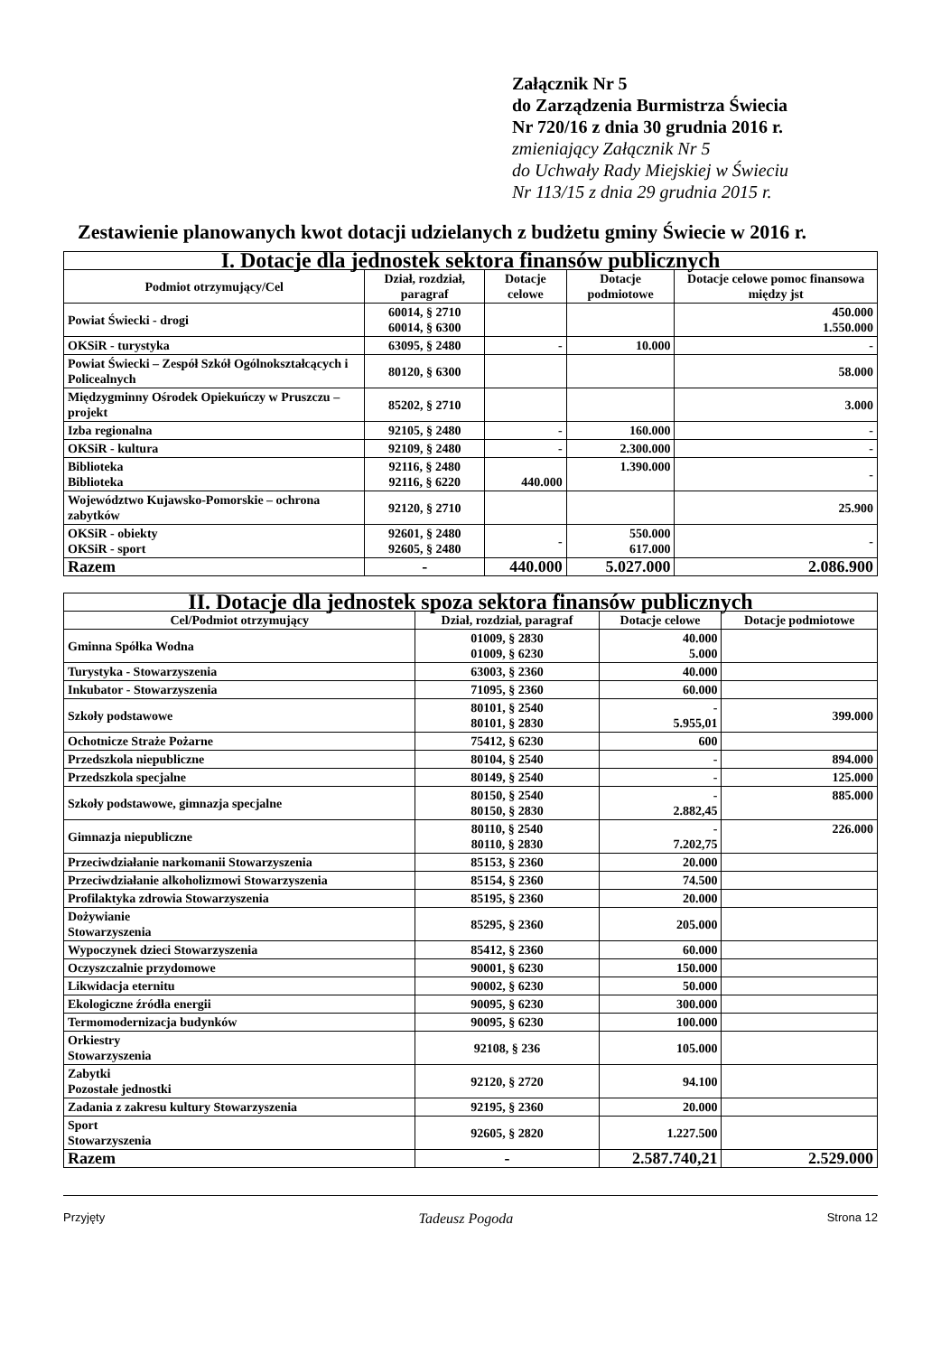Załącznik Nr 5
do Zarządzenia Burmistrza Świecia
Nr 720/16 z dnia 30 grudnia 2016 r.
zmieniający Załącznik Nr 5
do Uchwały Rady Miejskiej w Świeciu
Nr 113/15 z dnia 29 grudnia 2015 r.
Zestawienie planowanych kwot dotacji udzielanych z budżetu gminy Świecie w 2016 r.
| I. Dotacje dla jednostek sektora finansów publicznych | | | | |
| --- | --- | --- | --- | --- |
| Podmiot otrzymujący/Cel | Dział, rozdział, paragraf | Dotacje celowe | Dotacje podmiotowe | Dotacje celowe pomoc finansowa między jst |
| Powiat Świecki - drogi | 60014, § 2710 60014, § 6300 | | | 450.000 1.550.000 |
| OKSiR - turystyka | 63095, § 2480 | - | 10.000 | - |
| Powiat Świecki – Zespół Szkół Ogólnokształcących i Policealnych | 80120, § 6300 | | | 58.000 |
| Międzygminny Ośrodek Opiekuńczy w Pruszczu – projekt | 85202, § 2710 | | | 3.000 |
| Izba regionalna | 92105, § 2480 | - | 160.000 | - |
| OKSiR - kultura | 92109, § 2480 | - | 2.300.000 | - |
| Biblioteka Biblioteka | 92116, § 2480 92116, § 6220 | 440.000 | 1.390.000 | - |
| Województwo Kujawsko-Pomorskie – ochrona zabytków | 92120, § 2710 | | | 25.900 |
| OKSiR - obiekty OKSiR - sport | 92601, § 2480 92605, § 2480 | - | 550.000 617.000 | - |
| Razem | - | 440.000 | 5.027.000 | 2.086.900 |
| II. Dotacje dla jednostek spoza sektora finansów publicznych | | | |
| --- | --- | --- | --- |
| Cel/Podmiot otrzymujący | Dział, rozdział, paragraf | Dotacje celowe | Dotacje podmiotowe |
| Gminna Spółka Wodna | 01009, § 2830 01009, § 6230 | 40.000 5.000 | |
| Turystyka - Stowarzyszenia | 63003, § 2360 | 40.000 | |
| Inkubator - Stowarzyszenia | 71095, § 2360 | 60.000 | |
| Szkoły podstawowe | 80101, § 2540 80101, § 2830 | - 5.955,01 | 399.000 |
| Ochotnicze Straże Pożarne | 75412, § 6230 | 600 | |
| Przedszkola niepubliczne | 80104, § 2540 | - | 894.000 |
| Przedszkola specjalne | 80149, § 2540 | - | 125.000 |
| Szkoły podstawowe, gimnazja specjalne | 80150, § 2540 80150, § 2830 | - 2.882,45 | 885.000 |
| Gimnazja niepubliczne | 80110, § 2540 80110, § 2830 | - 7.202,75 | 226.000 |
| Przeciwdziałanie narkomanii Stowarzyszenia | 85153, § 2360 | 20.000 | |
| Przeciwdziałanie alkoholizmowi Stowarzyszenia | 85154, § 2360 | 74.500 | |
| Profilaktyka zdrowia Stowarzyszenia | 85195, § 2360 | 20.000 | |
| Dożywianie Stowarzyszenia | 85295, § 2360 | 205.000 | |
| Wypoczynek dzieci Stowarzyszenia | 85412, § 2360 | 60.000 | |
| Oczyszczalnie przydomowe | 90001, § 6230 | 150.000 | |
| Likwidacja eternitu | 90002, § 6230 | 50.000 | |
| Ekologiczne źródła energii | 90095, § 6230 | 300.000 | |
| Termomodernizacja budynków | 90095, § 6230 | 100.000 | |
| Orkiestry Stowarzyszenia | 92108, § 236 | 105.000 | |
| Zabytki Pozostałe jednostki | 92120, § 2720 | 94.100 | |
| Zadania z zakresu kultury Stowarzyszenia | 92195, § 2360 | 20.000 | |
| Sport Stowarzyszenia | 92605, § 2820 | 1.227.500 | |
| Razem | - | 2.587.740,21 | 2.529.000 |
Przyjęty Tadeusz Pogoda Strona 12